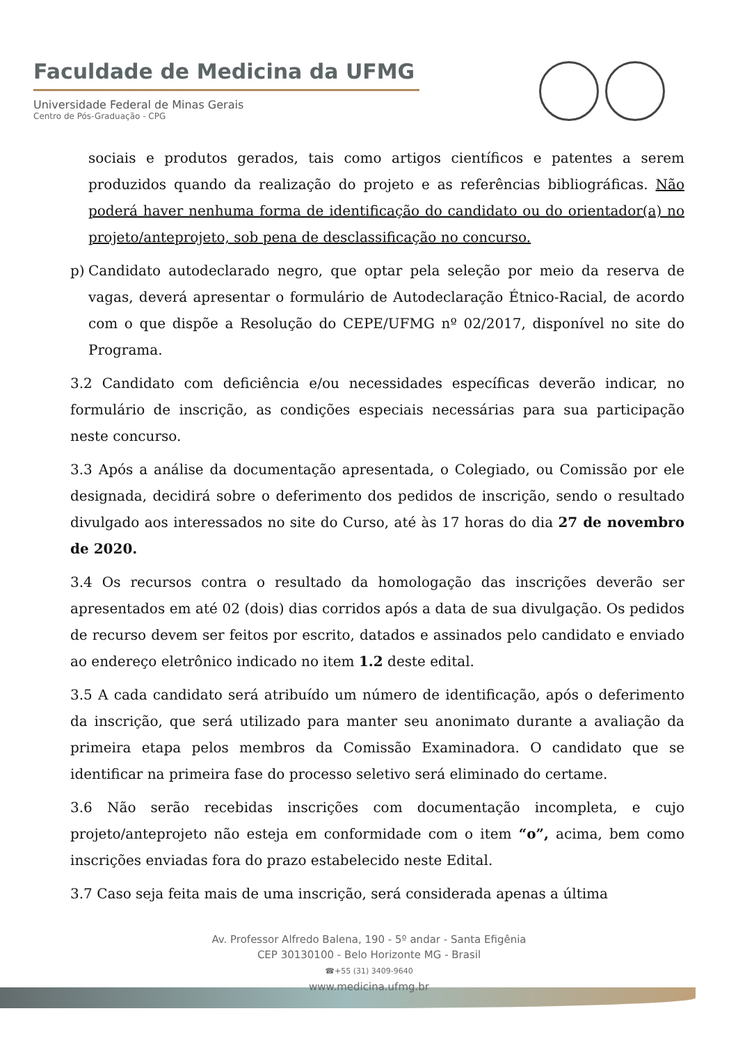Faculdade de Medicina da UFMG
Universidade Federal de Minas Gerais
Centro de Pós-Graduação - CPG
sociais e produtos gerados, tais como artigos científicos e patentes a serem produzidos quando da realização do projeto e as referências bibliográficas. Não poderá haver nenhuma forma de identificação do candidato ou do orientador(a) no projeto/anteprojeto, sob pena de desclassificação no concurso.
p) Candidato autodeclarado negro, que optar pela seleção por meio da reserva de vagas, deverá apresentar o formulário de Autodeclaração Étnico-Racial, de acordo com o que dispõe a Resolução do CEPE/UFMG nº 02/2017, disponível no site do Programa.
3.2 Candidato com deficiência e/ou necessidades específicas deverão indicar, no formulário de inscrição, as condições especiais necessárias para sua participação neste concurso.
3.3 Após a análise da documentação apresentada, o Colegiado, ou Comissão por ele designada, decidirá sobre o deferimento dos pedidos de inscrição, sendo o resultado divulgado aos interessados no site do Curso, até às 17 horas do dia 27 de novembro de 2020.
3.4 Os recursos contra o resultado da homologação das inscrições deverão ser apresentados em até 02 (dois) dias corridos após a data de sua divulgação. Os pedidos de recurso devem ser feitos por escrito, datados e assinados pelo candidato e enviado ao endereço eletrônico indicado no item 1.2 deste edital.
3.5 A cada candidato será atribuído um número de identificação, após o deferimento da inscrição, que será utilizado para manter seu anonimato durante a avaliação da primeira etapa pelos membros da Comissão Examinadora. O candidato que se identificar na primeira fase do processo seletivo será eliminado do certame.
3.6 Não serão recebidas inscrições com documentação incompleta, e cujo projeto/anteprojeto não esteja em conformidade com o item “o”, acima, bem como inscrições enviadas fora do prazo estabelecido neste Edital.
3.7 Caso seja feita mais de uma inscrição, será considerada apenas a última
Av. Professor Alfredo Balena, 190 - 5º andar - Santa Efigênia
CEP 30130100 - Belo Horizonte MG - Brasil
☎+55 (31) 3409-9640
www.medicina.ufmg.br